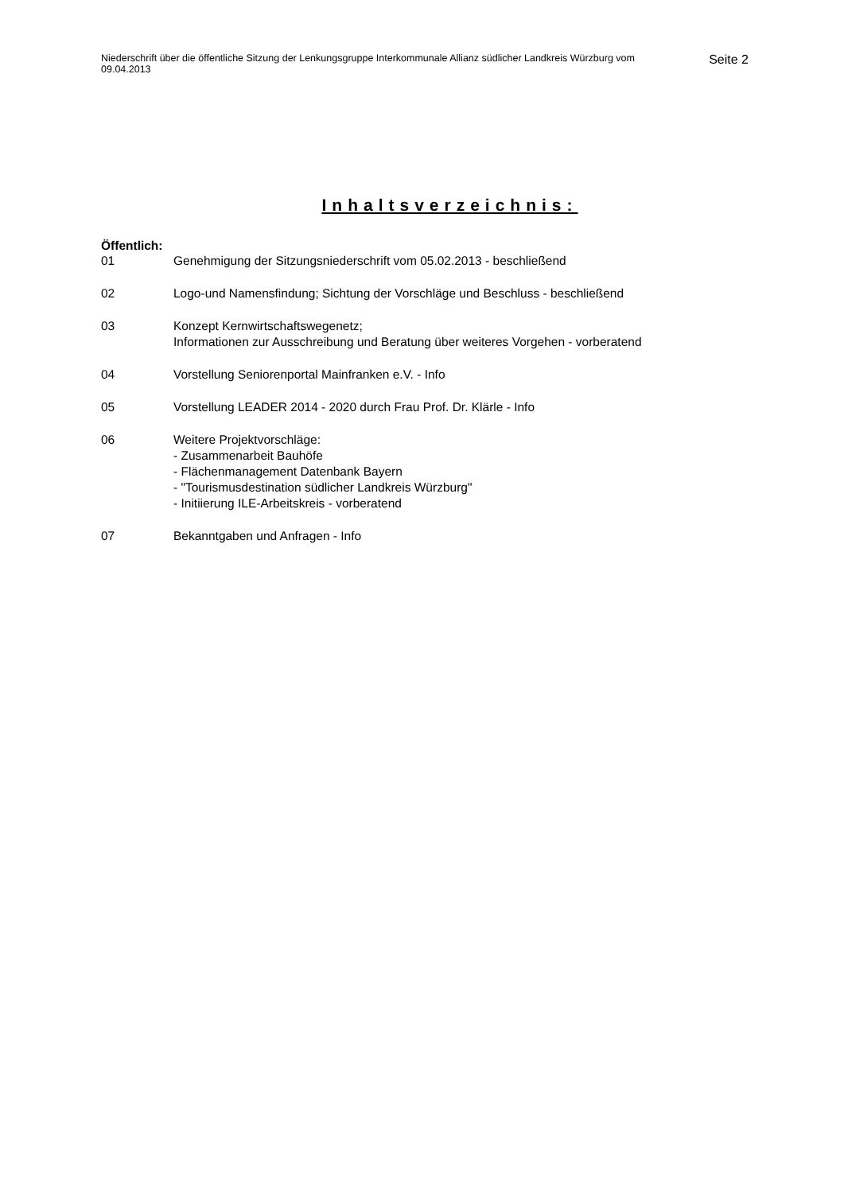Niederschrift über die öffentliche Sitzung der Lenkungsgruppe Interkommunale Allianz südlicher Landkreis Würzburg vom 09.04.2013
Seite 2
Inhaltsverzeichnis:
Öffentlich:
01 Genehmigung der Sitzungsniederschrift vom 05.02.2013 - beschließend
02 Logo-und Namensfindung; Sichtung der Vorschläge und Beschluss - beschließend
03 Konzept Kernwirtschaftswegenetz;
Informationen zur Ausschreibung und Beratung über weiteres Vorgehen - vorberatend
04 Vorstellung Seniorenportal Mainfranken e.V. - Info
05 Vorstellung LEADER 2014 - 2020 durch Frau Prof. Dr. Klärle - Info
06 Weitere Projektvorschläge:
- Zusammenarbeit Bauhöfe
- Flächenmanagement Datenbank Bayern
- "Tourismusdestination südlicher Landkreis Würzburg"
- Initiierung ILE-Arbeitskreis - vorberatend
07 Bekanntgaben und Anfragen - Info